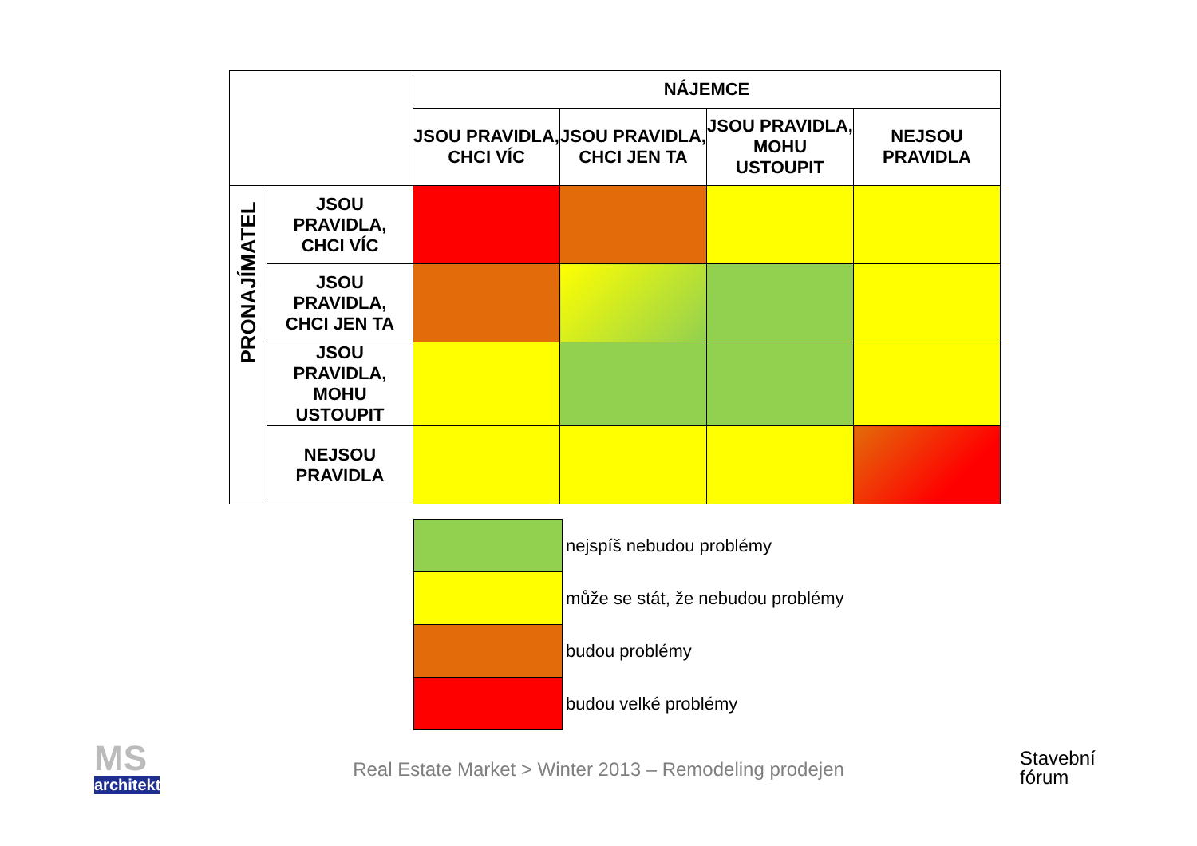| | | NÁJEMCE | | | |
| | | JSOU PRAVIDLA, CHCI VÍC | JSOU PRAVIDLA, CHCI JEN TA | JSOU PRAVIDLA, MOHU USTOUPIT | NEJSOU PRAVIDLA |
| PRONAJÍMATEL | JSOU PRAVIDLA, CHCI VÍC | | | | |
| | JSOU PRAVIDLA, CHCI JEN TA | | | | |
| | JSOU PRAVIDLA, MOHU USTOUPIT | | | | |
| | NEJSOU PRAVIDLA | | | | |
| | nejspíš nebudou problémy |
| | může se stát, že nebudou problémy |
| | budou problémy |
| | budou velké problémy |
MS
architekti
Real Estate Market > Winter 2013 – Remodeling prodejen
Stavební
fórum